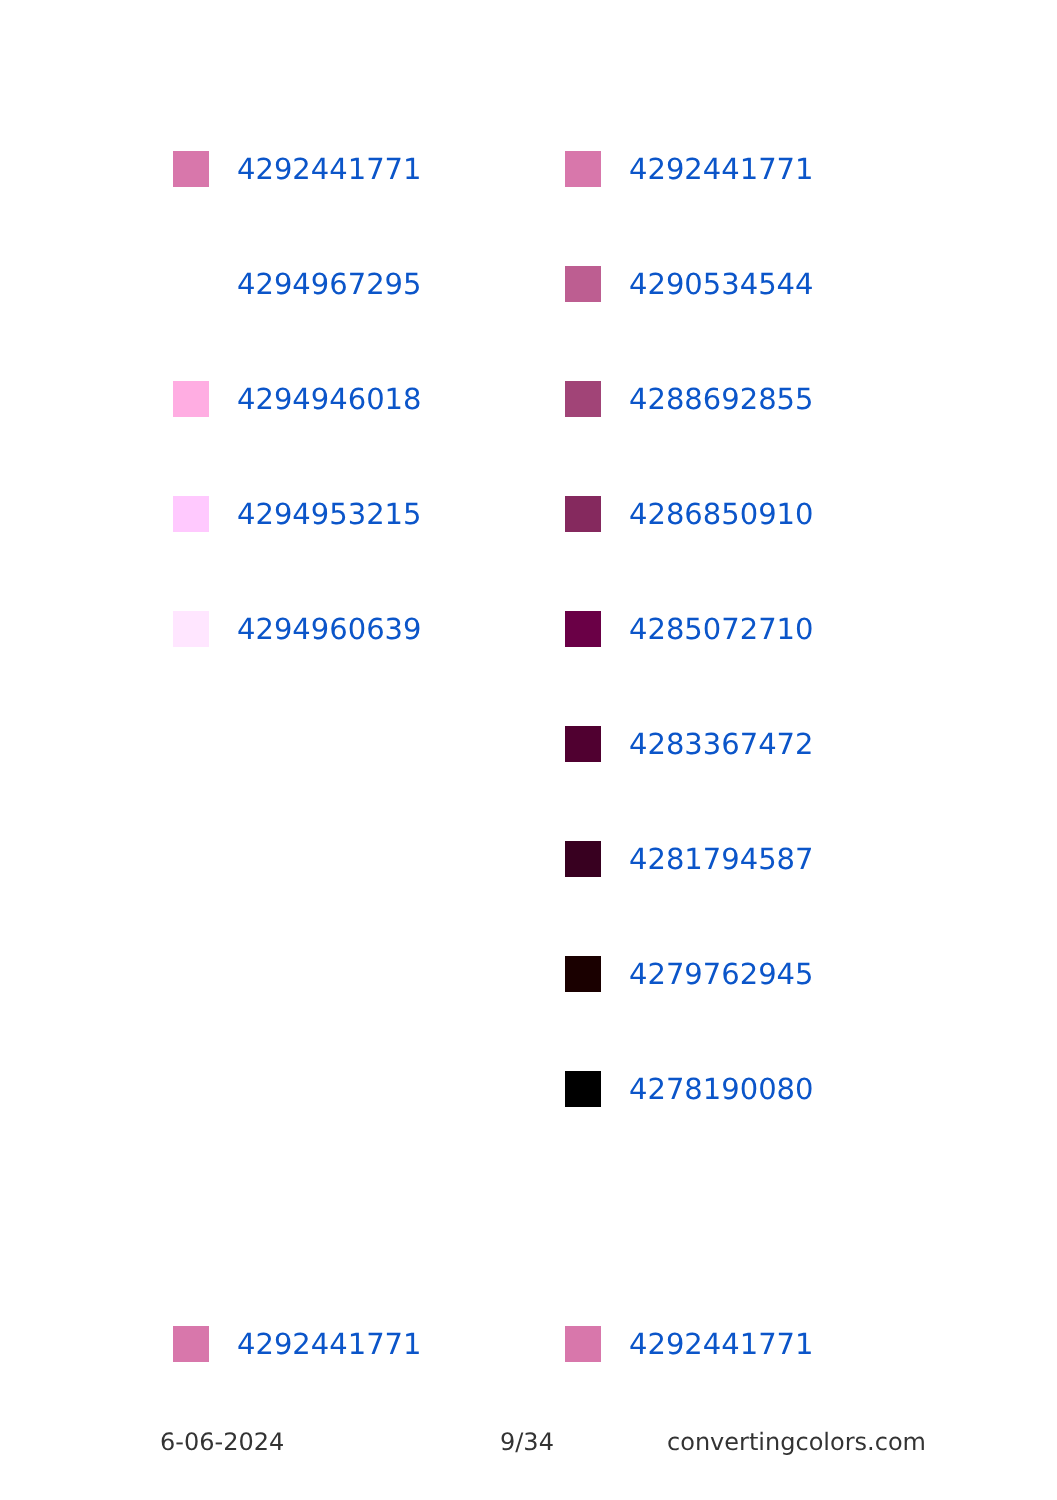4292441771
4294967295
4294946018
4294953215
4294960639
4292441771
4292441771
4290534544
4288692855
4286850910
4285072710
4283367472
4281794587
4279762945
4278190080
4292441771
6-06-2024 9/34 convertingcolors.com